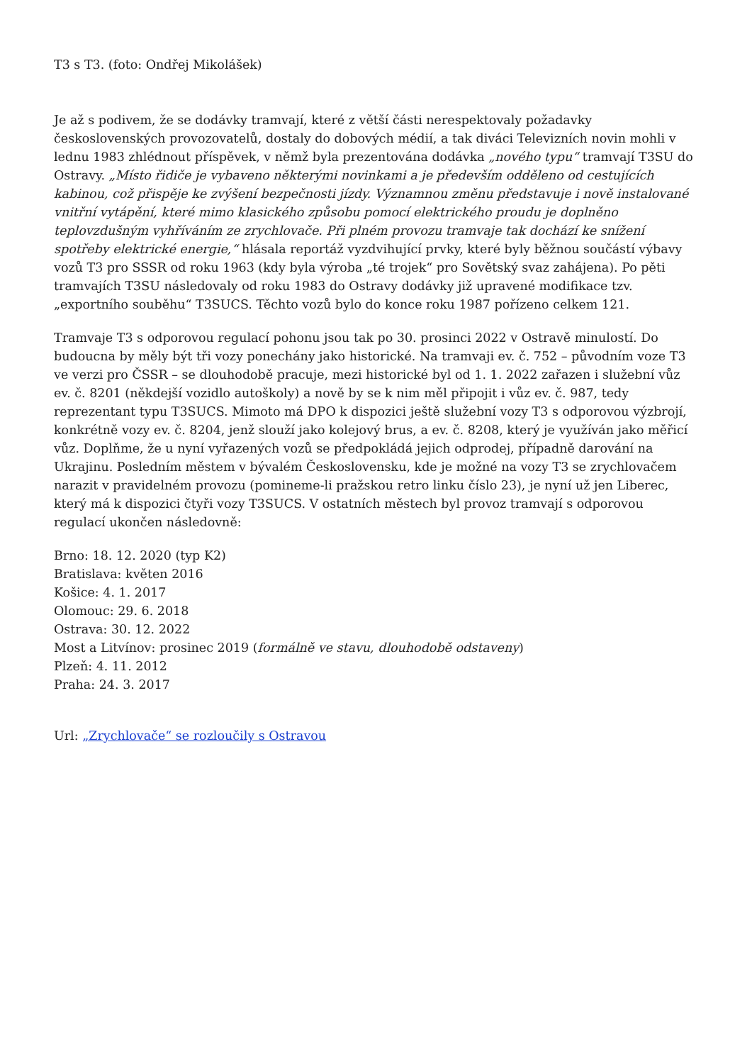T3 s T3. (foto: Ondřej Mikolášek)
Je až s podivem, že se dodávky tramvají, které z větší části nerespektovaly požadavky československých provozovatelů, dostaly do dobových médií, a tak diváci Televizních novin mohli v lednu 1983 zhlédnout příspěvek, v němž byla prezentována dodávka „nového typu“ tramvají T3SU do Ostravy. „Místo řidiče je vybaveno některými novinkami a je především odděleno od cestujících kabinou, což přispěje ke zvýšení bezpečnosti jízdy. Významnou změnu představuje i nově instalované vnitřní vytápění, které mimo klasického způsobu pomocí elektrického proudu je doplněno teplovzdušným vyhříváním ze zrychlovače. Při plném provozu tramvaje tak dochází ke snížení spotřeby elektrické energie,“ hlásala reportáž vyzdvihující prvky, které byly běžnou součástí výbavy vozů T3 pro SSSR od roku 1963 (kdy byla výroba „té trojek“ pro Sovětský svaz zahájena). Po pěti tramvajích T3SU následovaly od roku 1983 do Ostravy dodávky již upravené modifikace tzv. „exportního souběhu“ T3SUCS. Těchto vozů bylo do konce roku 1987 pořízeno celkem 121.
Tramvaje T3 s odporovou regulací pohonu jsou tak po 30. prosinci 2022 v Ostravě minulostí. Do budoucna by měly být tři vozy ponechány jako historické. Na tramvaji ev. č. 752 – původním voze T3 ve verzi pro ČSSR – se dlouhodobě pracuje, mezi historické byl od 1. 1. 2022 zařazen i služební vůz ev. č. 8201 (někdejší vozidlo autoškoly) a nově by se k nim měl připojit i vůz ev. č. 987, tedy reprezentant typu T3SUCS. Mimoto má DPO k dispozici ještě služební vozy T3 s odporovou výzbrojí, konkrétně vozy ev. č. 8204, jenž slouží jako kolejový brus, a ev. č. 8208, který je využíván jako měřicí vůz. Doplňme, že u nyní vyřazených vozů se předpokládá jejich odprodej, případně darování na Ukrajinu. Posledním městem v bývalém Československu, kde je možné na vozy T3 se zrychlovačem narazit v pravidelném provozu (pomineme-li pražskou retro linku číslo 23), je nyní už jen Liberec, který má k dispozici čtyři vozy T3SUCS. V ostatních městech byl provoz tramvají s odporovou regulací ukončen následovně:
Brno: 18. 12. 2020 (typ K2)
Bratislava: květen 2016
Košice: 4. 1. 2017
Olomouc: 29. 6. 2018
Ostrava: 30. 12. 2022
Most a Litvínov: prosinec 2019 (formálně ve stavu, dlouhodobě odstaveny)
Plzeň: 4. 11. 2012
Praha: 24. 3. 2017
Url: „Zrychlovače“ se rozloučily s Ostravou